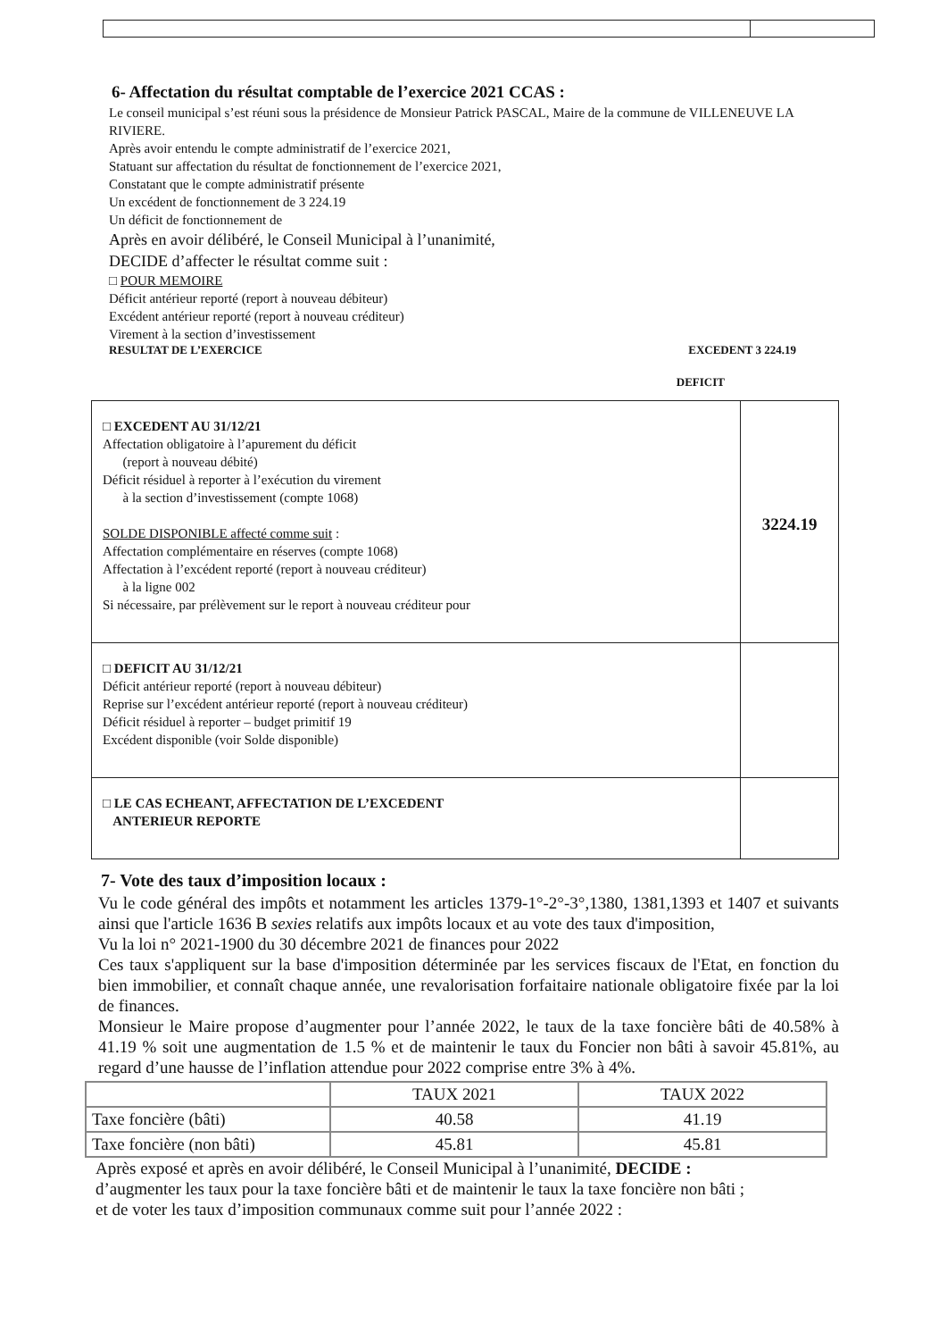6- Affectation du résultat comptable de l’exercice 2021 CCAS :
Le conseil municipal s’est réuni sous la présidence de Monsieur Patrick PASCAL, Maire de la commune de VILLENEUVE LA RIVIERE.
Après avoir entendu le compte administratif de l’exercice 2021,
Statuant sur affectation du résultat de fonctionnement de l’exercice 2021,
Constatant que le compte administratif présente
Un excédent de fonctionnement de 3 224.19
Un déficit de fonctionnement de
Après en avoir délibéré, le Conseil Municipal à l’unanimité,
DECIDE d’affecter le résultat comme suit :
□ POUR MEMOIRE
Déficit antérieur reporté (report à nouveau débiteur)
Excédent antérieur reporté (report à nouveau créditeur)
Virement à la section d’investissement
RESULTAT DE L’EXERCICE EXCEDENT 3 224.19
DEFICIT
| □ EXCEDENT AU 31/12/21 Affectation obligatoire à l’apurement du déficit (report à nouveau débité) Déficit résiduel à reporter à l’exécution du virement à la section d’investissement (compte 1068) SOLDE DISPONIBLE affecté comme suit : Affectation complémentaire en réserves (compte 1068) Affectation à l’excédent reporté (report à nouveau créditeur) à la ligne 002 Si nécessaire, par prélèvement sur le report à nouveau créditeur pour | 3224.19 |
| □ DEFICIT AU 31/12/21 Déficit antérieur reporté (report à nouveau débiteur) Reprise sur l’excédent antérieur reporté (report à nouveau créditeur) Déficit résiduel à reporter – budget primitif 19 Excédent disponible (voir Solde disponible) | |
| □ LE CAS ECHEANT, AFFECTATION DE L’EXCEDENT ANTERIEUR REPORTE | |
7- Vote des taux d’imposition locaux :
Vu le code général des impôts et notamment les articles 1379-1°-2°-3°,1380, 1381,1393 et 1407 et suivants ainsi que l'article 1636 B sexies relatifs aux impôts locaux et au vote des taux d'imposition,
Vu la loi n° 2021-1900 du 30 décembre 2021 de finances pour 2022
Ces taux s'appliquent sur la base d'imposition déterminée par les services fiscaux de l'Etat, en fonction du bien immobilier, et connaît chaque année, une revalorisation forfaitaire nationale obligatoire fixée par la loi de finances.
Monsieur le Maire propose d’augmenter pour l’année 2022, le taux de la taxe foncière bâti de 40.58% à 41.19 % soit une augmentation de 1.5 % et de maintenir le taux du Foncier non bâti à savoir 45.81%, au regard d’une hausse de l’inflation attendue pour 2022 comprise entre 3% à 4%.
| | TAUX 2021 | TAUX 2022 |
| --- | --- | --- |
| Taxe foncière (bâti) | 40.58 | 41.19 |
| Taxe foncière (non bâti) | 45.81 | 45.81 |
Après exposé et après en avoir délibéré, le Conseil Municipal à l’unanimité, DECIDE :
d’augmenter les taux pour la taxe foncière bâti et de maintenir le taux la taxe foncière non bâti ;
et de voter les taux d’imposition communaux comme suit pour l’année 2022 :